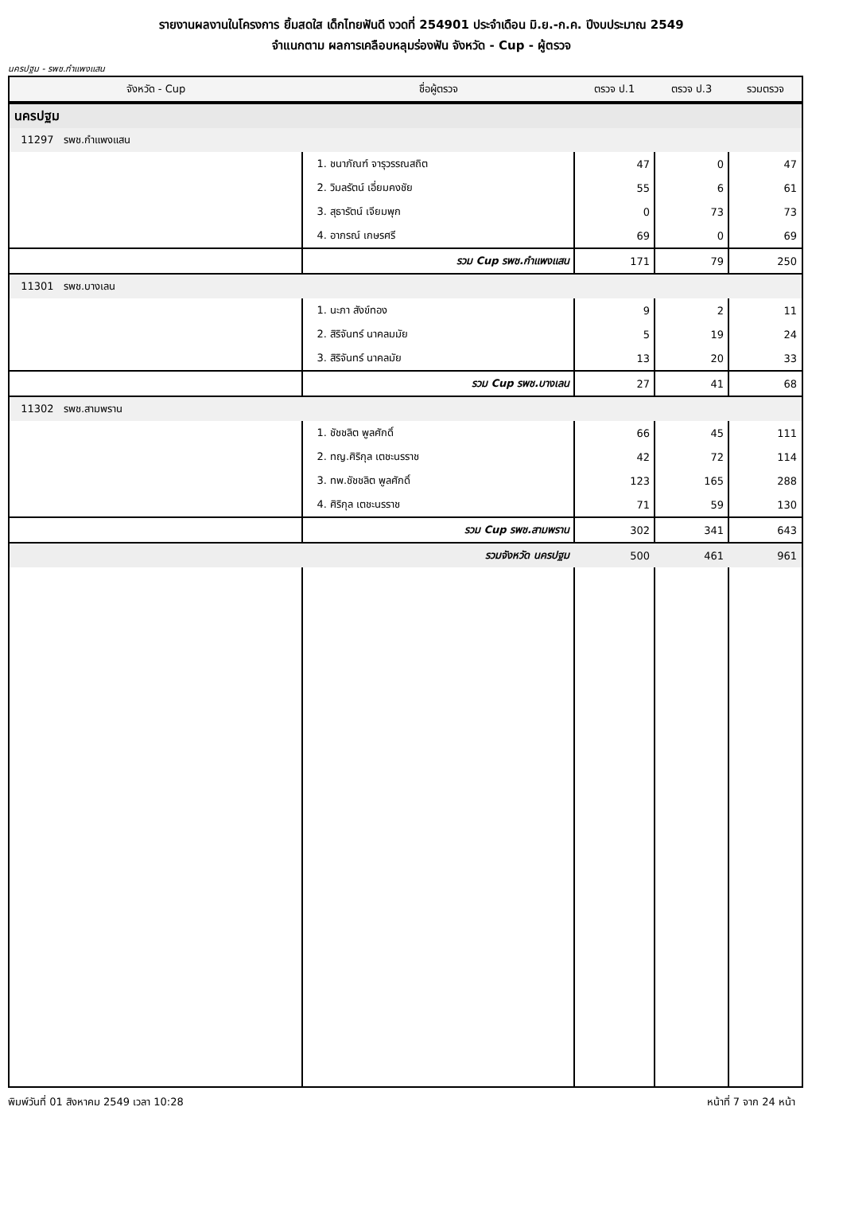รายงานผลงานในโครงการ ยิ้มสดใส เด็กไทยฟันดี งวดที่ 254901 ประจำเดือน มิ.ย.-ก.ค. ปีงบประมาณ 2549
จำแนกตาม ผลการเคลือบหลุมร่องฟัน จังหวัด - Cup - ผู้ตรวจ
นครปฐม - รพช.กำแพงแสน
| จังหวัด - Cup | ชื่อผู้ตรวจ | ตรวจ ป.1 | ตรวจ ป.3 | รวมตรวจ |
| --- | --- | --- | --- | --- |
| นครปฐม | | | | |
| 11297 รพช.กำแพงแสน | | | | |
| | 1. ชนาภัณฑ์ จารุวรรณสถิต | 47 | 0 | 47 |
| | 2. วิมลรัตน์ เอี่ยมคงชัย | 55 | 6 | 61 |
| | 3. สุธารัตน์ เจียมพุก | 0 | 73 | 73 |
| | 4. อาภรณ์ เกษรศรี | 69 | 0 | 69 |
| | รวม Cup รพช.กำแพงแสน | 171 | 79 | 250 |
| 11301 รพช.บางเลน | | | | |
| | 1. นะภา สังข์ทอง | 9 | 2 | 11 |
| | 2. สิริจันทร์ นาคลมมัย | 5 | 19 | 24 |
| | 3. สิริจันทร์ นาคลมัย | 13 | 20 | 33 |
| | รวม Cup รพช.บางเลน | 27 | 41 | 68 |
| 11302 รพช.สามพราน | | | | |
| | 1. ชัชชลิต พูลศักดิ์ | 66 | 45 | 111 |
| | 2. ทญ.ศิริกุล เตชะนรราช | 42 | 72 | 114 |
| | 3. ทพ.ชัชชลิต พูลศักดิ์ | 123 | 165 | 288 |
| | 4. ศิริกุล เตชะนรราช | 71 | 59 | 130 |
| | รวม Cup รพช.สามพราน | 302 | 341 | 643 |
| | รวมจังหวัด นครปฐม | 500 | 461 | 961 |
พิมพ์วันที่ 01 สิงหาคม 2549 เวลา 10:28 หน้าที่ 7 จาก 24 หน้า